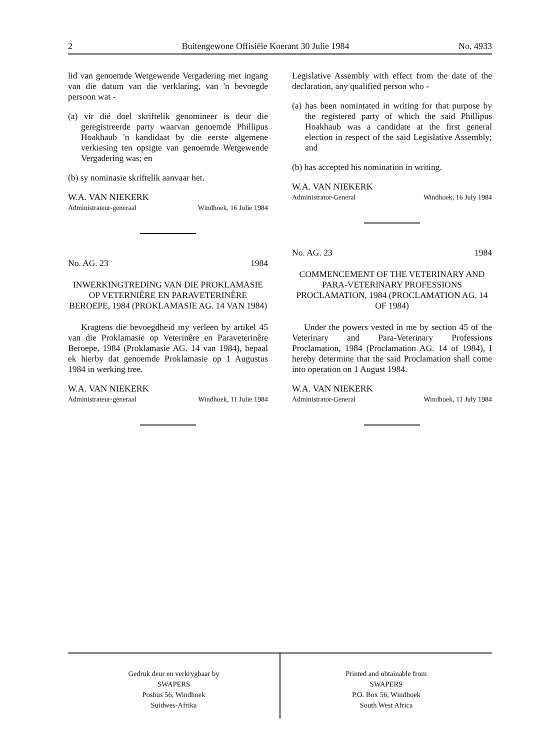2 Buitengewone Offisiële Koerant 30 Julie 1984 No. 4933
lid van genoemde Wetgewende Vergadering met ingang van die datum van die verklaring, van 'n bevoegde persoon wat -
(a) vir dié doel skriftelik genomineer is deur die geregistreerde party waarvan genoemde Phillipus Hoakhaub 'n kandidaat by die eerste algemene verkiesing ten opsigte van genoemde Wetgewende Vergadering was; en
(b) sy nominasie skriftelik aanvaar het.
W.A. VAN NIEKERK
Administrateur-generaal Windhoek, 16 Julie 1984
No. AG. 23 1984
INWERKINGTREDING VAN DIE PROKLAMASIE OP VETERNIÊRE EN PARAVETERINÊRE BEROEPE, 1984 (PROKLAMASIE AG. 14 VAN 1984)
Kragtens die bevoegdheid my verleen by artikel 45 van die Proklamasie op Veterinêre en Paraveterinêre Beroepe, 1984 (Proklamasie AG. 14 van 1984), bepaal ek hierby dat genoemde Proklamasie op 1 Augustus 1984 in werking tree.
W.A. VAN NIEKERK
Administrateur-generaal Windhoek, 11 Julie 1984
Legislative Assembly with effect from the date of the declaration, any qualified person who -
(a) has been nomintated in writing for that purpose by the registered party of which the said Phillipus Hoakhaub was a candidate at the first general election in respect of the said Legislative Assembly; and
(b) has accepted his nomination in writing.
W.A. VAN NIEKERK
Administrator-General Windhoek, 16 July 1984
No. AG. 23 1984
COMMENCEMENT OF THE VETERINARY AND PARA-VETERINARY PROFESSIONS PROCLAMATION, 1984 (PROCLAMATION AG. 14 OF 1984)
Under the powers vested in me by section 45 of the Veterinary and Para-Veterinary Professions Proclamation, 1984 (Proclamation AG. 14 of 1984), I hereby determine that the said Proclamation shall come into operation on 1 August 1984.
W.A. VAN NIEKERK
Administrator-General Windhoek, 11 July 1984
Gedruk deur en verkrygbaar by
SWAPERS
Posbus 56, Windhoek
Suidwes-Afrika
Printed and obtainable from
SWAPERS
P.O. Box 56, Windhoek
South West Africa